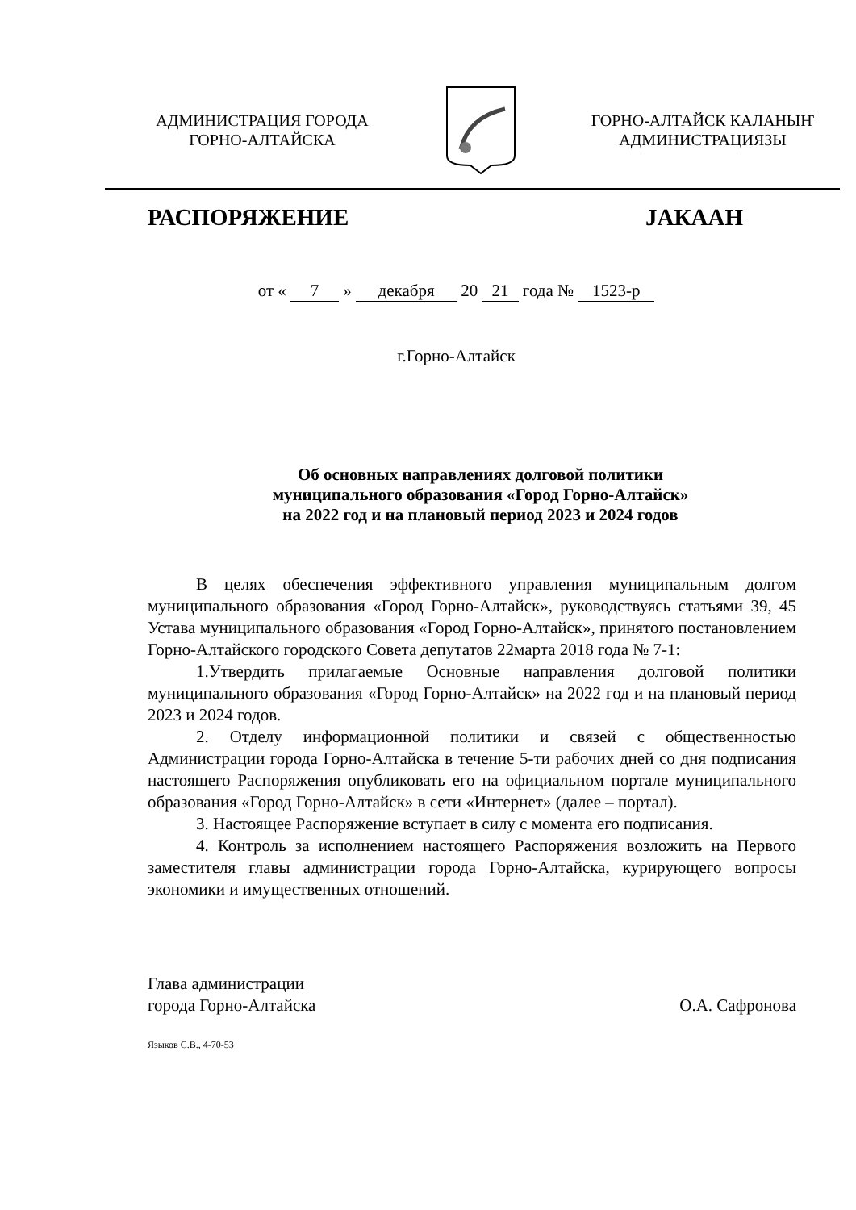АДМИНИСТРАЦИЯ ГОРОДА
ГОРНО-АЛТАЙСКА
ГОРНО-АЛТАЙСК КАЛАНЫҤ
АДМИНИСТРАЦИЯЗЫ
РАСПОРЯЖЕНИЕ ЈАКААН
от « 7 » декабря 20 21 года № 1523-р
г.Горно-Алтайск
Об основных направлениях долговой политики
муниципального образования «Город Горно-Алтайск»
на 2022 год и на плановый период 2023 и 2024 годов
В целях обеспечения эффективного управления муниципальным долгом муниципального образования «Город Горно-Алтайск», руководствуясь статьями 39, 45 Устава муниципального образования «Город Горно-Алтайск», принятого постановлением Горно-Алтайского городского Совета депутатов 22марта 2018 года № 7-1:
1.Утвердить прилагаемые Основные направления долговой политики муниципального образования «Город Горно-Алтайск» на 2022 год и на плановый период 2023 и 2024 годов.
2. Отделу информационной политики и связей с общественностью Администрации города Горно-Алтайска в течение 5-ти рабочих дней со дня подписания настоящего Распоряжения опубликовать его на официальном портале муниципального образования «Город Горно-Алтайск» в сети «Интернет» (далее – портал).
3. Настоящее Распоряжение вступает в силу с момента его подписания.
4. Контроль за исполнением настоящего Распоряжения возложить на Первого заместителя главы администрации города Горно-Алтайска, курирующего вопросы экономики и имущественных отношений.
Глава администрации
города Горно-Алтайска
О.А. Сафронова
Языков С.В., 4-70-53